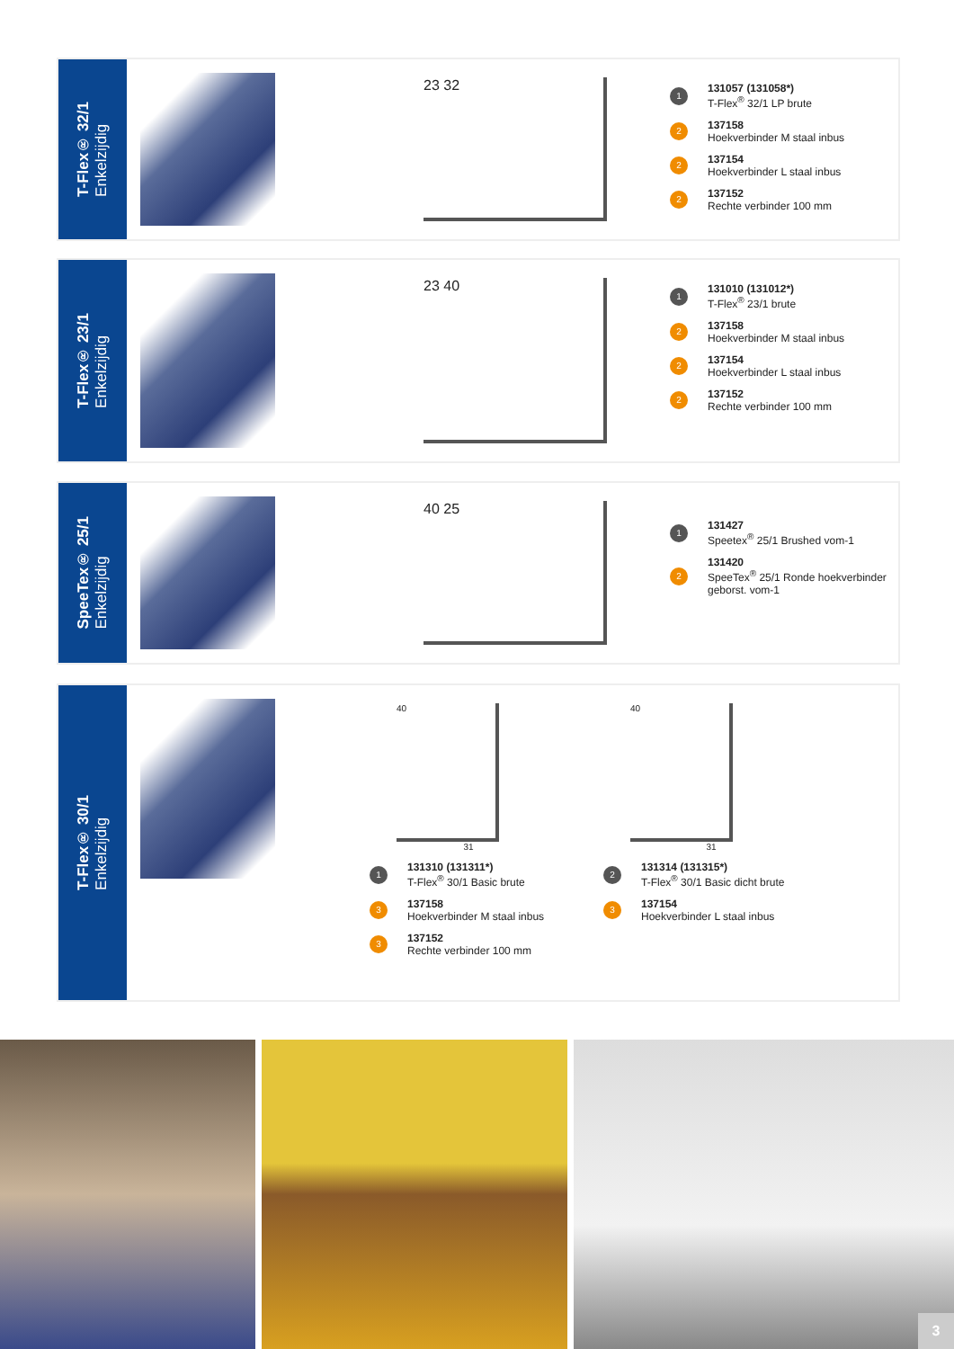T-Flex® 32/1
Enkelzijdig
23 32
1
131057 (131058*)
T-Flex<sup>®</sup> 32/1 LP brute
2
137158
Hoekverbinder M staal inbus
2
137154
Hoekverbinder L staal inbus
2
137152
Rechte verbinder 100 mm
T-Flex® 23/1
Enkelzijdig
23 40
1
131010 (131012*)
T-Flex<sup>®</sup> 23/1 brute
2
137158
Hoekverbinder M staal inbus
2
137154
Hoekverbinder L staal inbus
2
137152
Rechte verbinder 100 mm
SpeeTex® 25/1
Enkelzijdig
40 25
1
131427
Speetex<sup>®</sup> 25/1 Brushed vom-1
2
131420
SpeeTex<sup>®</sup> 25/1 Ronde hoekverbinder geborst. vom-1
T-Flex® 30/1
Enkelzijdig
40
31
1
131310 (131311*)
T-Flex<sup>®</sup> 30/1 Basic brute
3
137158
Hoekverbinder M staal inbus
3
137152
Rechte verbinder 100 mm
40
31
2
131314 (131315*)
T-Flex<sup>®</sup> 30/1 Basic dicht brute
3
137154
Hoekverbinder L staal inbus
3